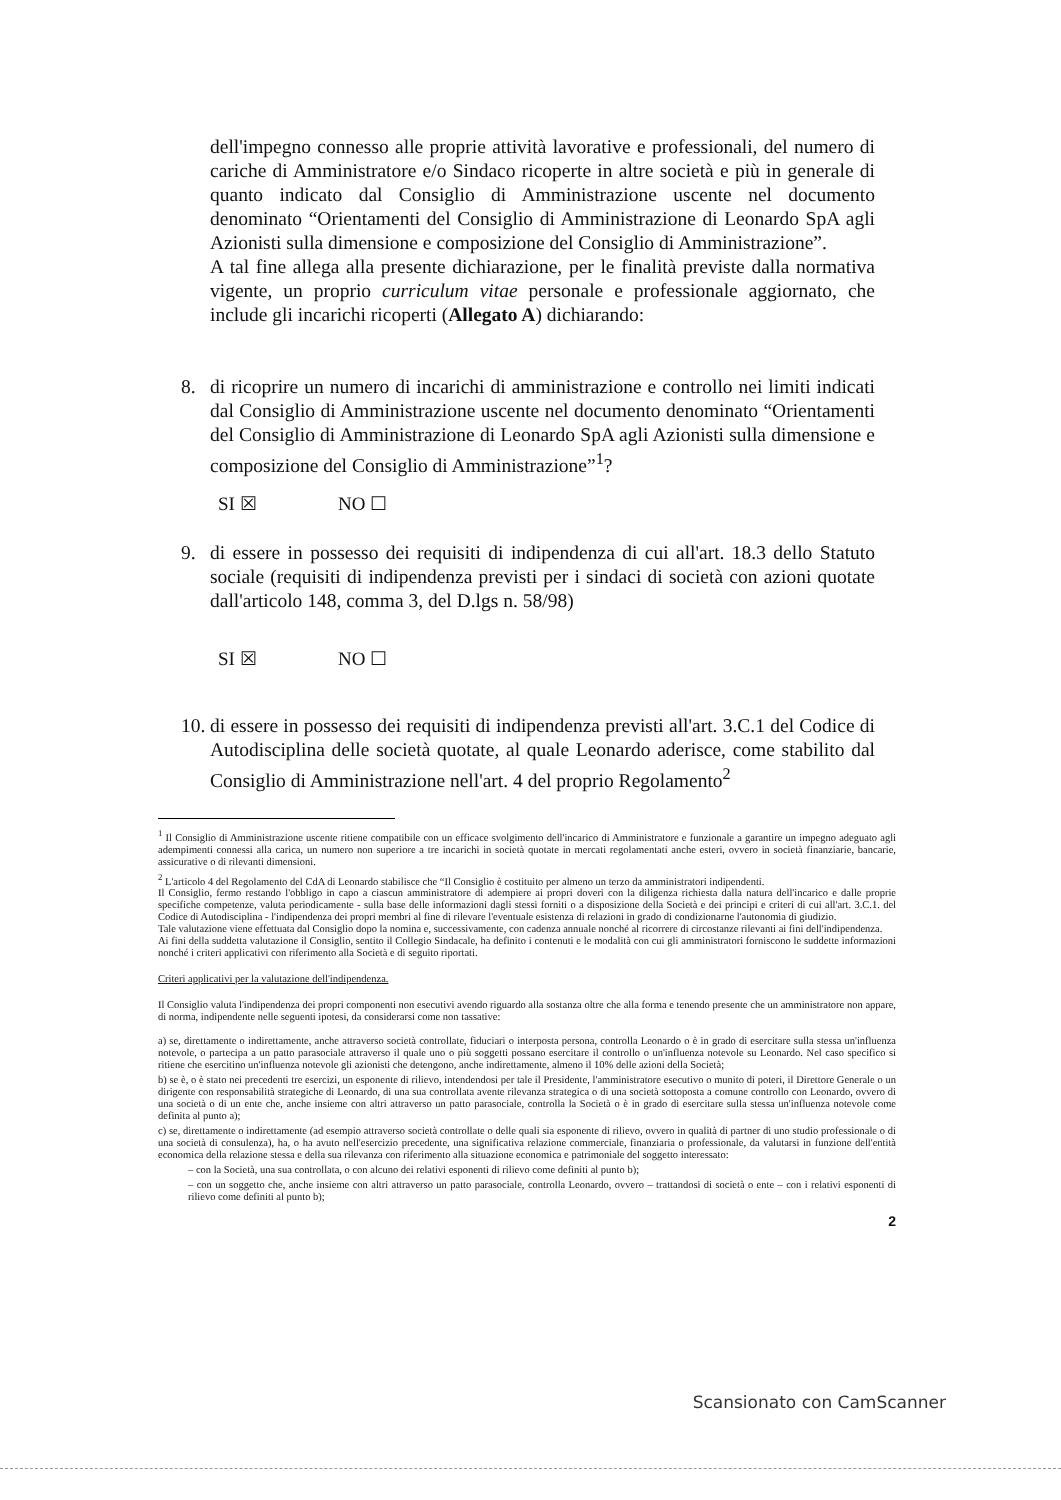dell'impegno connesso alle proprie attività lavorative e professionali, del numero di cariche di Amministratore e/o Sindaco ricoperte in altre società e più in generale di quanto indicato dal Consiglio di Amministrazione uscente nel documento denominato “Orientamenti del Consiglio di Amministrazione di Leonardo SpA agli Azionisti sulla dimensione e composizione del Consiglio di Amministrazione”.
A tal fine allega alla presente dichiarazione, per le finalità previste dalla normativa vigente, un proprio curriculum vitae personale e professionale aggiornato, che include gli incarichi ricoperti (Allegato A) dichiarando:
8. di ricoprire un numero di incarichi di amministrazione e controllo nei limiti indicati dal Consiglio di Amministrazione uscente nel documento denominato “Orientamenti del Consiglio di Amministrazione di Leonardo SpA agli Azionisti sulla dimensione e composizione del Consiglio di Amministrazione”<sup>1</sup>?
SI ☒ NO ☐
9. di essere in possesso dei requisiti di indipendenza di cui all'art. 18.3 dello Statuto sociale (requisiti di indipendenza previsti per i sindaci di società con azioni quotate dall'articolo 148, comma 3, del D.lgs n. 58/98)
SI ☒ NO ☐
10.
di essere in possesso dei requisiti di indipendenza previsti all'art. 3.C.1 del Codice di Autodisciplina delle società quotate, al quale Leonardo aderisce, come stabilito dal Consiglio di Amministrazione nell'art. 4 del proprio Regolamento<sup>2</sup>
<sup>1</sup> Il Consiglio di Amministrazione uscente ritiene compatibile con un efficace svolgimento dell'incarico di Amministratore e funzionale a garantire un impegno adeguato agli adempimenti connessi alla carica, un numero non superiore a tre incarichi in società quotate in mercati regolamentati anche esteri, ovvero in società finanziarie, bancarie, assicurative o di rilevanti dimensioni.
<sup>2</sup> L'articolo 4 del Regolamento del CdA di Leonardo stabilisce che “Il Consiglio è costituito per almeno un terzo da amministratori indipendenti.
Il Consiglio, fermo restando l'obbligo in capo a ciascun amministratore di adempiere ai propri doveri con la diligenza richiesta dalla natura dell'incarico e dalle proprie specifiche competenze, valuta periodicamente - sulla base delle informazioni dagli stessi forniti o a disposizione della Società e dei principi e criteri di cui all'art. 3.C.1. del Codice di Autodisciplina - l'indipendenza dei propri membri al fine di rilevare l'eventuale esistenza di relazioni in grado di condizionarne l'autonomia di giudizio.
Tale valutazione viene effettuata dal Consiglio dopo la nomina e, successivamente, con cadenza annuale nonché al ricorrere di circostanze rilevanti ai fini dell'indipendenza.
Ai fini della suddetta valutazione il Consiglio, sentito il Collegio Sindacale, ha definito i contenuti e le modalità con cui gli amministratori forniscono le suddette informazioni nonché i criteri applicativi con riferimento alla Società e di seguito riportati.
Criteri applicativi per la valutazione dell'indipendenza.
Il Consiglio valuta l'indipendenza dei propri componenti non esecutivi avendo riguardo alla sostanza oltre che alla forma e tenendo presente che un amministratore non appare, di norma, indipendente nelle seguenti ipotesi, da considerarsi come non tassative:
a) se, direttamente o indirettamente, anche attraverso società controllate, fiduciari o interposta persona, controlla Leonardo o è in grado di esercitare sulla stessa un'influenza notevole, o partecipa a un patto parasociale attraverso il quale uno o più soggetti possano esercitare il controllo o un'influenza notevole su Leonardo. Nel caso specifico si ritiene che esercitino un'influenza notevole gli azionisti che detengono, anche indirettamente, almeno il 10% delle azioni della Società;
b) se è, o è stato nei precedenti tre esercizi, un esponente di rilievo, intendendosi per tale il Presidente, l'amministratore esecutivo o munito di poteri, il Direttore Generale o un dirigente con responsabilità strategiche di Leonardo, di una sua controllata avente rilevanza strategica o di una società sottoposta a comune controllo con Leonardo, ovvero di una società o di un ente che, anche insieme con altri attraverso un patto parasociale, controlla la Società o è in grado di esercitare sulla stessa un'influenza notevole come definita al punto a);
c) se, direttamente o indirettamente (ad esempio attraverso società controllate o delle quali sia esponente di rilievo, ovvero in qualità di partner di uno studio professionale o di una società di consulenza), ha, o ha avuto nell'esercizio precedente, una significativa relazione commerciale, finanziaria o professionale, da valutarsi in funzione dell'entità economica della relazione stessa e della sua rilevanza con riferimento alla situazione economica e patrimoniale del soggetto interessato:
– con la Società, una sua controllata, o con alcuno dei relativi esponenti di rilievo come definiti al punto b);
– con un soggetto che, anche insieme con altri attraverso un patto parasociale, controlla Leonardo, ovvero – trattandosi di società o ente – con i relativi esponenti di rilievo come definiti al punto b);
2
Scansionato con CamScanner